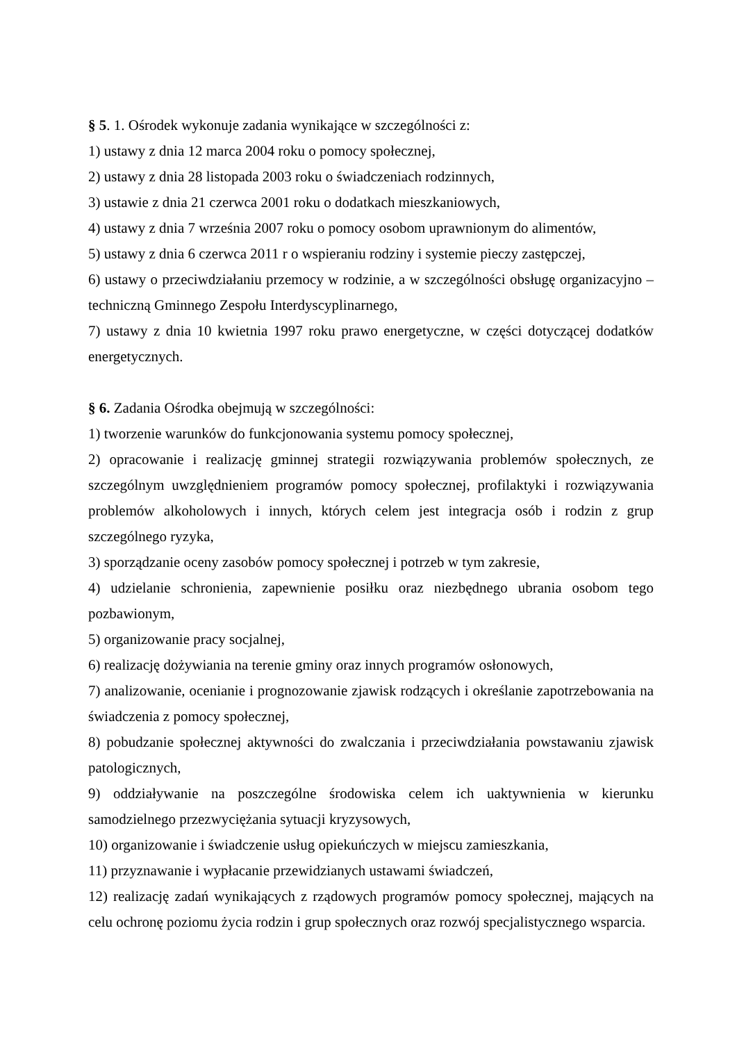§ 5. 1. Ośrodek wykonuje zadania wynikające w szczególności z:
1) ustawy z dnia 12 marca 2004 roku o pomocy społecznej,
2) ustawy z dnia 28 listopada 2003 roku o świadczeniach rodzinnych,
3) ustawie z dnia 21 czerwca 2001 roku o dodatkach mieszkaniowych,
4) ustawy z dnia 7 września 2007 roku o pomocy osobom uprawnionym do alimentów,
5) ustawy z dnia 6 czerwca 2011 r o wspieraniu rodziny i systemie pieczy zastępczej,
6) ustawy o przeciwdziałaniu przemocy w rodzinie, a w szczególności obsługę organizacyjno – techniczną Gminnego Zespołu Interdyscyplinarnego,
7) ustawy z dnia 10 kwietnia 1997 roku prawo energetyczne, w części dotyczącej dodatków energetycznych.
§ 6. Zadania Ośrodka obejmują w szczególności:
1) tworzenie warunków do funkcjonowania systemu pomocy społecznej,
2) opracowanie i realizację gminnej strategii rozwiązywania problemów społecznych, ze szczególnym uwzględnieniem programów pomocy społecznej, profilaktyki i rozwiązywania problemów alkoholowych i innych, których celem jest integracja osób i rodzin z grup szczególnego ryzyka,
3) sporządzanie oceny zasobów pomocy społecznej i potrzeb w tym zakresie,
4) udzielanie schronienia, zapewnienie posiłku oraz niezbędnego ubrania osobom tego pozbawionym,
5) organizowanie pracy socjalnej,
6) realizację dożywiania na terenie gminy oraz innych programów osłonowych,
7) analizowanie, ocenianie i prognozowanie zjawisk rodzących i określanie zapotrzebowania na świadczenia z pomocy społecznej,
8) pobudzanie społecznej aktywności do zwalczania i przeciwdziałania powstawaniu zjawisk patologicznych,
9) oddziaływanie na poszczególne środowiska celem ich uaktywnienia w kierunku samodzielnego przezwyciężania sytuacji kryzysowych,
10) organizowanie i świadczenie usług opiekuńczych w miejscu zamieszkania,
11) przyznawanie i wypłacanie przewidzianych ustawami świadczeń,
12) realizację zadań wynikających z rządowych programów pomocy społecznej, mających na celu ochronę poziomu życia rodzin i grup społecznych oraz rozwój specjalistycznego wsparcia.